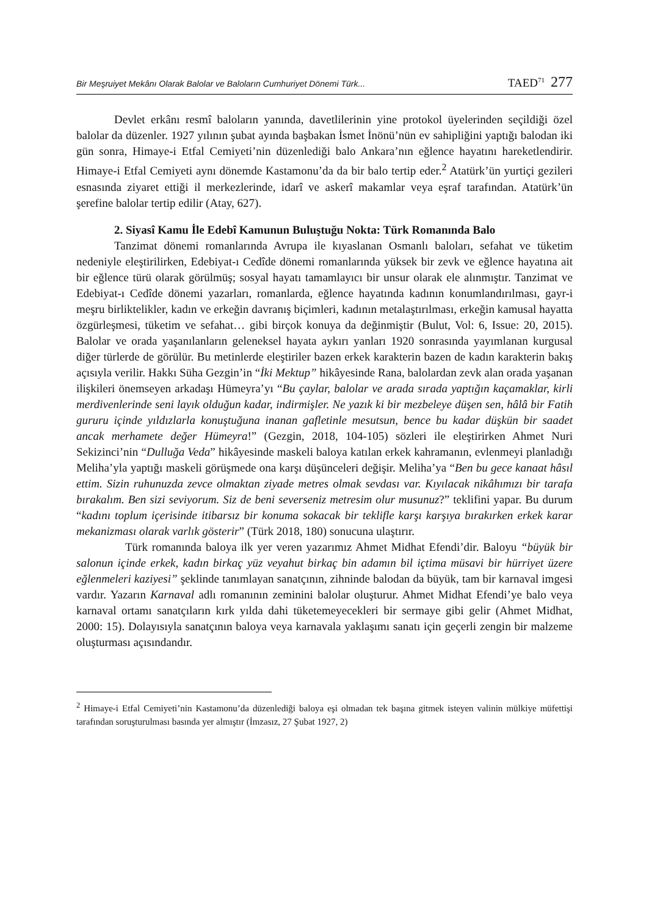Bir Meşruiyet Mekânı Olarak Balolar ve Baloların Cumhuriyet Dönemi Türk... TAED<sup>71</sup> 277
Devlet erkânı resmî baloların yanında, davetlilerinin yine protokol üyelerinden seçildiği özel balolar da düzenler. 1927 yılının şubat ayında başbakan İsmet İnönü’nün ev sahipliğini yaptığı balodan iki gün sonra, Himaye-i Etfal Cemiyeti’nin düzenlediği balo Ankara’nın eğlence hayatını hareketlendirir. Himaye-i Etfal Cemiyeti aynı dönemde Kastamonu’da da bir balo tertip eder.<sup>2</sup> Atatürk’ün yurtiçi gezileri esnasında ziyaret ettiği il merkezlerinde, idarî ve askerî makamlar veya eşraf tarafından. Atatürk’ün şerefine balolar tertip edilir (Atay, 627).
2. Siyasî Kamu İle Edebî Kamunun Buluştuğu Nokta: Türk Romanında Balo
Tanzimat dönemi romanlarında Avrupa ile kıyaslanan Osmanlı baloları, sefahat ve tüketim nedeniyle eleştirilirken, Edebiyat-ı Cedîde dönemi romanlarında yüksek bir zevk ve eğlence hayatına ait bir eğlence türü olarak görülmüş; sosyal hayatı tamamlayıcı bir unsur olarak ele alınmıştır. Tanzimat ve Edebiyat-ı Cedîde dönemi yazarları, romanlarda, eğlence hayatında kadının konumlandırılması, gayr-i meşru birliktelikler, kadın ve erkeğin davranış biçimleri, kadının metalaştırılması, erkeğin kamusal hayatta özgürleşmesi, tüketim ve sefahat… gibi birçok konuya da değinmiştir (Bulut, Vol: 6, Issue: 20, 2015). Balolar ve orada yaşanılanların geleneksel hayata aykırı yanları 1920 sonrasında yayımlanan kurgusal diğer türlerde de görülür. Bu metinlerde eleştiriler bazen erkek karakterin bazen de kadın karakterin bakış açısıyla verilir. Hakkı Süha Gezgin’in “İki Mektup” hikâyesinde Rana, balolardan zevk alan orada yaşanan ilişkileri önemseyen arkadaşı Hümeyra’yı “Bu çaylar, balolar ve arada sırada yaptığın kaçamaklar, kirli merdivenlerinde seni layık olduğun kadar, indirmişler. Ne yazık ki bir mezbeleye düşen sen, hâlâ bir Fatih gururu içinde yıldızlarla konuştuğuna inanan gafletinle mesutsun, bence bu kadar düşkün bir saadet ancak merhamete değer Hümeyra!” (Gezgin, 2018, 104-105) sözleri ile eleştirirken Ahmet Nuri Sekizinci’nin “Dulluğa Veda” hikâyesinde maskeli baloya katılan erkek kahramanın, evlenmeyi planladığı Meliha’yla yaptığı maskeli görüşmede ona karşı düşünceleri değişir. Meliha’ya “Ben bu gece kanaat hâsıl ettim. Sizin ruhunuzda zevce olmaktan ziyade metres olmak sevdası var. Kıyılacak nikâhımızı bir tarafa bırakalım. Ben sizi seviyorum. Siz de beni severseniz metresim olur musunuz?” teklifini yapar. Bu durum “kadını toplum içerisinde itibarsız bir konuma sokacak bir teklifle karşı karşıya bırakırken erkek karar mekanizması olarak varlık gösterir” (Türk 2018, 180) sonucuna ulaştırır.
Türk romanında baloya ilk yer veren yazarımız Ahmet Midhat Efendi’dir. Baloyu “büyük bir salonun içinde erkek, kadın birkaç yüz veyahut birkaç bin adamın bil içtima müsavi bir hürriyet üzere eğlenmeleri kaziyesi” şeklinde tanımlayan sanatçının, zihninde balodan da büyük, tam bir karnaval imgesi vardır. Yazarın Karnaval adlı romanının zeminini balolar oluşturur. Ahmet Midhat Efendi’ye balo veya karnaval ortamı sanatçıların kırk yılda dahi tüketemeyecekleri bir sermaye gibi gelir (Ahmet Midhat, 2000: 15). Dolayısıyla sanatçının baloya veya karnavala yaklaşımı sanatı için geçerli zengin bir malzeme oluşturması açısındandır.
<sup>2</sup> Himaye-i Etfal Cemiyeti’nin Kastamonu’da düzenlediği baloya eşi olmadan tek başına gitmek isteyen valinin mülkiye müfettişi tarafından soruşturulması basında yer almıştır (İmzasız, 27 Şubat 1927, 2)